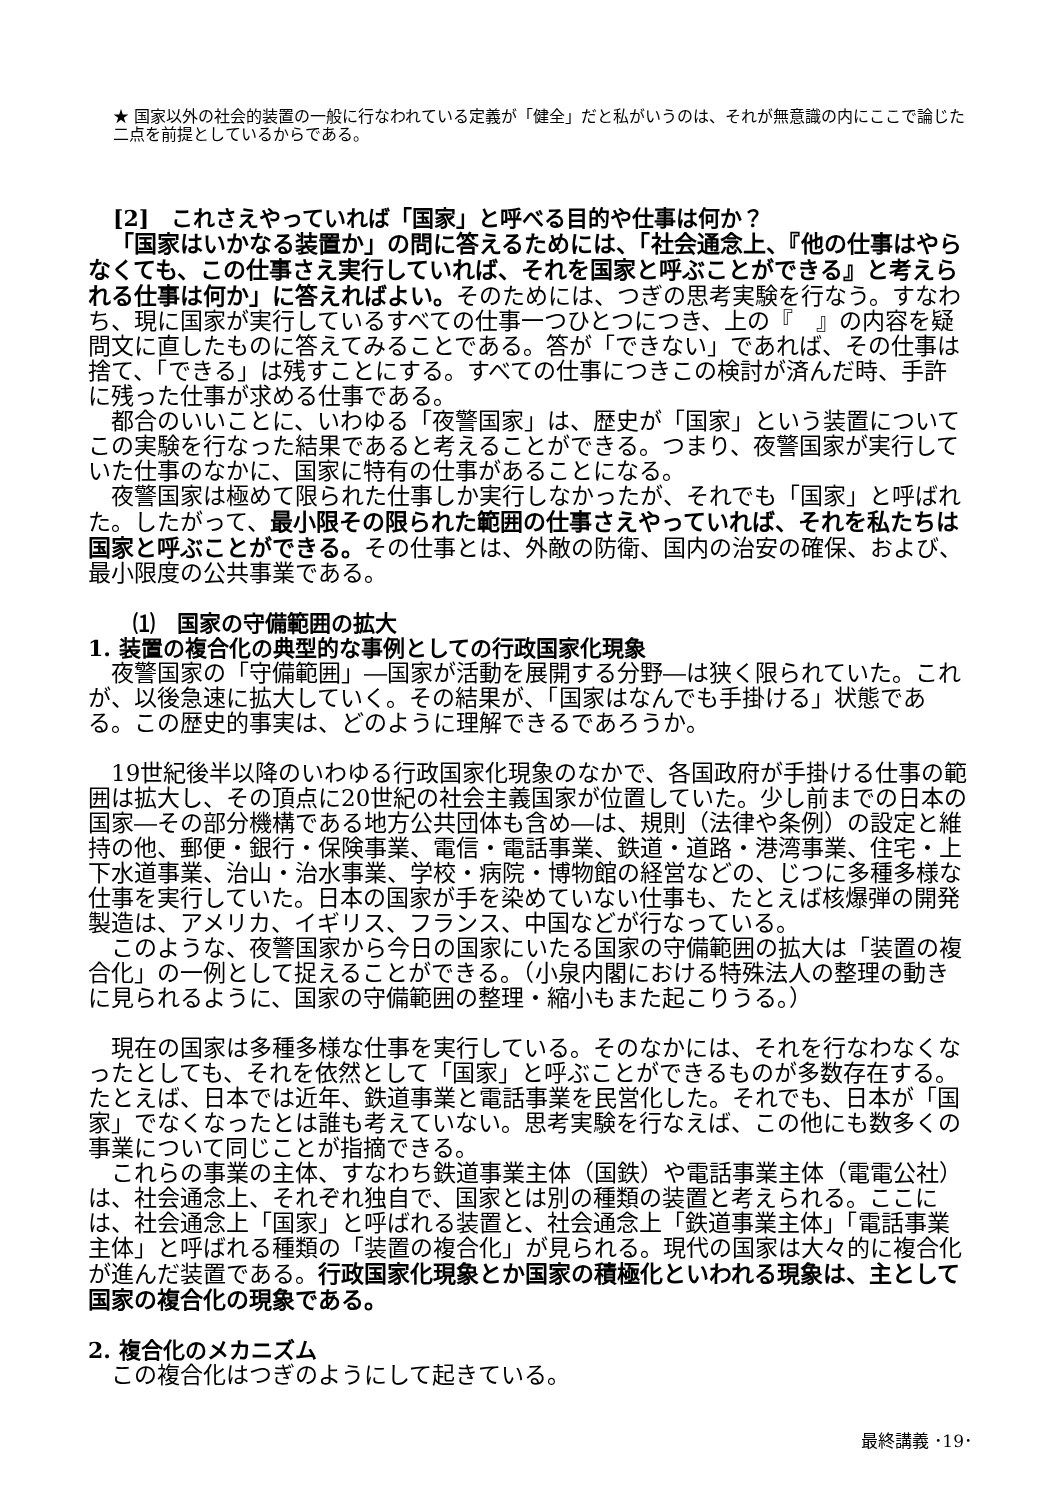★ 国家以外の社会的装置の一般に行なわれている定義が「健全」だと私がいうのは、それが無意識の内にここで論じた二点を前提としているからである。
[2]　これさえやっていれば「国家」と呼べる目的や仕事は何か？
「国家はいかなる装置か」の問に答えるためには、「社会通念上、『他の仕事はやらなくても、この仕事さえ実行していれば、それを国家と呼ぶことができる』と考えられる仕事は何か」に答えればよい。そのためには、つぎの思考実験を行なう。すなわち、現に国家が実行しているすべての仕事一つひとつにつき、上の『　』の内容を疑問文に直したものに答えてみることである。答が「できない」であれば、その仕事は捨て、「できる」は残すことにする。すべての仕事につきこの検討が済んだ時、手許に残った仕事が求める仕事である。
都合のいいことに、いわゆる「夜警国家」は、歴史が「国家」という装置についてこの実験を行なった結果であると考えることができる。つまり、夜警国家が実行していた仕事のなかに、国家に特有の仕事があることになる。
夜警国家は極めて限られた仕事しか実行しなかったが、それでも「国家」と呼ばれた。したがって、最小限その限られた範囲の仕事さえやっていれば、それを私たちは国家と呼ぶことができる。その仕事とは、外敵の防衛、国内の治安の確保、および、最小限度の公共事業である。
⑴　国家の守備範囲の拡大
1. 装置の複合化の典型的な事例としての行政国家化現象
夜警国家の「守備範囲」―国家が活動を展開する分野―は狭く限られていた。これが、以後急速に拡大していく。その結果が、「国家はなんでも手掛ける」状態である。この歴史的事実は、どのように理解できるであろうか。
19世紀後半以降のいわゆる行政国家化現象のなかで、各国政府が手掛ける仕事の範囲は拡大し、その頂点に20世紀の社会主義国家が位置していた。少し前までの日本の国家―その部分機構である地方公共団体も含め―は、規則（法律や条例）の設定と維持の他、郵便・銀行・保険事業、電信・電話事業、鉄道・道路・港湾事業、住宅・上下水道事業、治山・治水事業、学校・病院・博物館の経営などの、じつに多種多様な仕事を実行していた。日本の国家が手を染めていない仕事も、たとえば核爆弾の開発製造は、アメリカ、イギリス、フランス、中国などが行なっている。
このような、夜警国家から今日の国家にいたる国家の守備範囲の拡大は「装置の複合化」の一例として捉えることができる。（小泉内閣における特殊法人の整理の動きに見られるように、国家の守備範囲の整理・縮小もまた起こりうる。）
現在の国家は多種多様な仕事を実行している。そのなかには、それを行なわなくなったとしても、それを依然として「国家」と呼ぶことができるものが多数存在する。たとえば、日本では近年、鉄道事業と電話事業を民営化した。それでも、日本が「国家」でなくなったとは誰も考えていない。思考実験を行なえば、この他にも数多くの事業について同じことが指摘できる。
これらの事業の主体、すなわち鉄道事業主体（国鉄）や電話事業主体（電電公社）は、社会通念上、それぞれ独自で、国家とは別の種類の装置と考えられる。ここには、社会通念上「国家」と呼ばれる装置と、社会通念上「鉄道事業主体」「電話事業主体」と呼ばれる種類の「装置の複合化」が見られる。現代の国家は大々的に複合化が進んだ装置である。行政国家化現象とか国家の積極化といわれる現象は、主として国家の複合化の現象である。
2. 複合化のメカニズム
この複合化はつぎのようにして起きている。
最終講義 ･19･